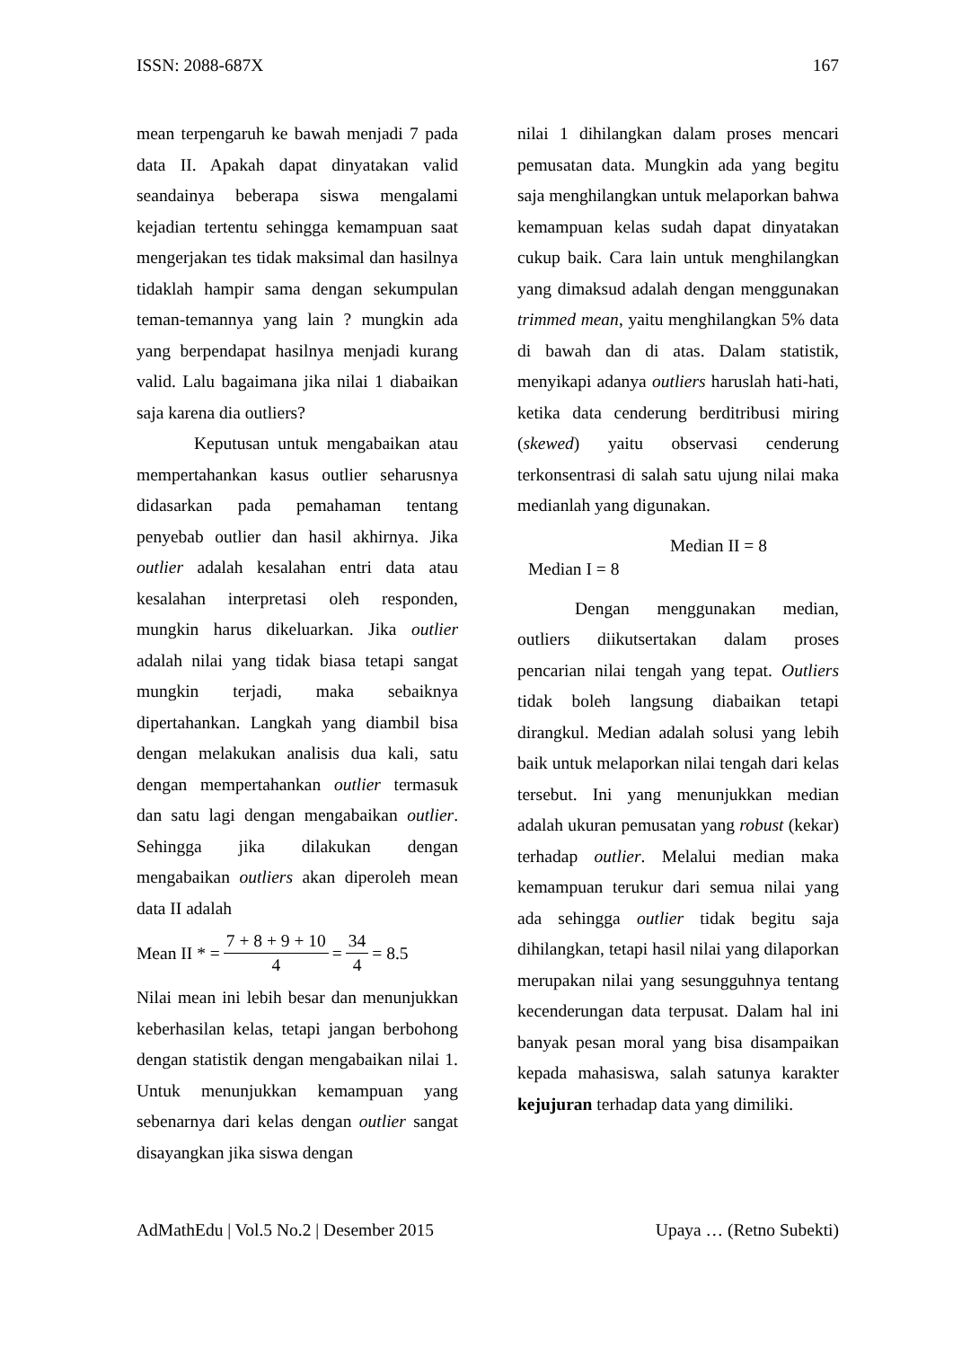ISSN: 2088-687X 167
mean terpengaruh ke bawah menjadi 7 pada data II. Apakah dapat dinyatakan valid seandainya beberapa siswa mengalami kejadian tertentu sehingga kemampuan saat mengerjakan tes tidak maksimal dan hasilnya tidaklah hampir sama dengan sekumpulan teman-temannya yang lain ? mungkin ada yang berpendapat hasilnya menjadi kurang valid. Lalu bagaimana jika nilai 1 diabaikan saja karena dia outliers?
Keputusan untuk mengabaikan atau mempertahankan kasus outlier seharusnya didasarkan pada pemahaman tentang penyebab outlier dan hasil akhirnya. Jika outlier adalah kesalahan entri data atau kesalahan interpretasi oleh responden, mungkin harus dikeluarkan. Jika outlier adalah nilai yang tidak biasa tetapi sangat mungkin terjadi, maka sebaiknya dipertahankan. Langkah yang diambil bisa dengan melakukan analisis dua kali, satu dengan mempertahankan outlier termasuk dan satu lagi dengan mengabaikan outlier. Sehingga jika dilakukan dengan mengabaikan outliers akan diperoleh mean data II adalah
Mean II * = 7 + 8 + 9 + 10 4 = 34 4 = 8.5
Nilai mean ini lebih besar dan menunjukkan keberhasilan kelas, tetapi jangan berbohong dengan statistik dengan mengabaikan nilai 1. Untuk menunjukkan kemampuan yang sebenarnya dari kelas dengan outlier sangat disayangkan jika siswa dengan
nilai 1 dihilangkan dalam proses mencari pemusatan data. Mungkin ada yang begitu saja menghilangkan untuk melaporkan bahwa kemampuan kelas sudah dapat dinyatakan cukup baik. Cara lain untuk menghilangkan yang dimaksud adalah dengan menggunakan trimmed mean, yaitu menghilangkan 5% data di bawah dan di atas. Dalam statistik, menyikapi adanya outliers haruslah hati-hati, ketika data cenderung berditribusi miring (skewed) yaitu observasi cenderung terkonsentrasi di salah satu ujung nilai maka medianlah yang digunakan.
Median II = 8
Median I = 8
Dengan menggunakan median, outliers diikutsertakan dalam proses pencarian nilai tengah yang tepat. Outliers tidak boleh langsung diabaikan tetapi dirangkul. Median adalah solusi yang lebih baik untuk melaporkan nilai tengah dari kelas tersebut. Ini yang menunjukkan median adalah ukuran pemusatan yang robust (kekar) terhadap outlier. Melalui median maka kemampuan terukur dari semua nilai yang ada sehingga outlier tidak begitu saja dihilangkan, tetapi hasil nilai yang dilaporkan merupakan nilai yang sesungguhnya tentang kecenderungan data terpusat. Dalam hal ini banyak pesan moral yang bisa disampaikan kepada mahasiswa, salah satunya karakter kejujuran terhadap data yang dimiliki.
AdMathEdu | Vol.5 No.2 | Desember 2015 Upaya … (Retno Subekti)